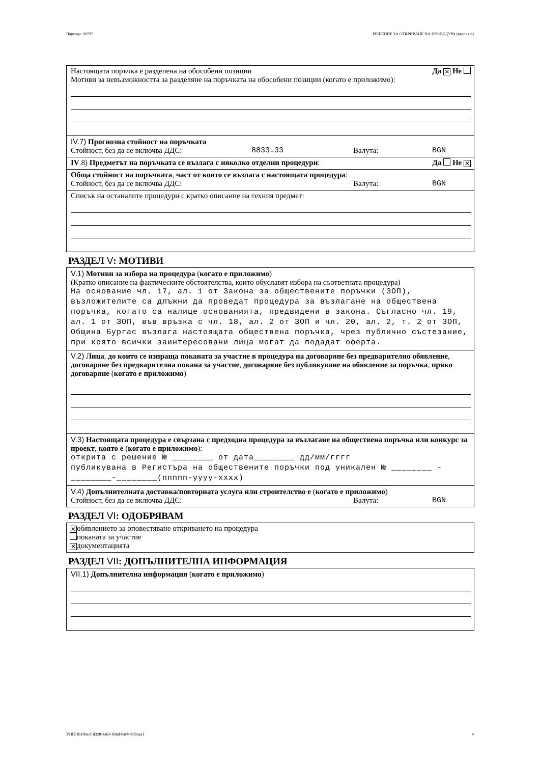Партида: 00797 РЕШЕНИЕ ЗА ОТКРИВАНЕ НА ПРОЦЕДУРА (версия 6)
Настоящата поръчка е разделена на обособени позиции Да ✕ Не
Мотиви за невъзможността за разделяне на поръчката на обособени позиции (когато е приложимо):
IV.7) Прогнозна стойност на поръчката
Стойност, без да се включва ДДС: 8833.33 Валута: BGN
IV.8) Предметът на поръчката се възлага с няколко отделни процедури: Да Не ✕
Обща стойност на поръчката, част от която се възлага с настоящата процедура:
Стойност, без да се включва ДДС: Валута: BGN
Списък на останалите процедури с кратко описание на техния предмет:
РАЗДЕЛ V: МОТИВИ
V.1) Мотиви за избора на процедура (когато е приложимо)
(Кратко описание на фактическите обстоятелства, които обуславят избора на съответната процедура)
На основание чл. 17, ал. 1 от Закона за обществените поръчки (ЗОП), възложителите са длъжни да проведат процедура за възлагане на обществена поръчка, когато са налице основанията, предвидени в закона. Съгласно чл. 19, ал. 1 от ЗОП, във връзка с чл. 18, ал. 2 от ЗОП и чл. 20, ал. 2, т. 2 от ЗОП, Община Бургас възлага настоящата обществена поръчка, чрез публично състезание, при която всички заинтересовани лица могат да подадат оферта.
V.2) Лица, до които се изпраща поканата за участие в процедура на договаряне без предварително обявление, договаряне без предварителна покана за участие, договаряне без публикуване на обявление за поръчка, пряко договаряне (когато е приложимо)
V.3) Настоящата процедура е свързана с предходна процедура за възлагане на обществена поръчка или конкурс за проект, която е (когато е приложимо):
открита с решение № ________ от дата________ дд/мм/гггг
публикувана в Регистъра на обществените поръчки под уникален № ________ -________-________(nnnnn-yyyy-xxxx)
V.4) Допълнителната доставка/повторната услуга или строителство е (когато е приложимо)
Стойност, без да се включва ДДС: Валута: BGN
РАЗДЕЛ VI: ОДОБРЯВАМ
✕ обявлението за оповестяване откриването на процедура
поканата за участие
✕ документацията
РАЗДЕЛ VII: ДОПЪЛНИТЕЛНА ИНФОРМАЦИЯ
VII.1) Допълнителна информация (когато е приложимо)
УНП: f619baef-d328-4a63-85bd-0af4645b6aa1 4